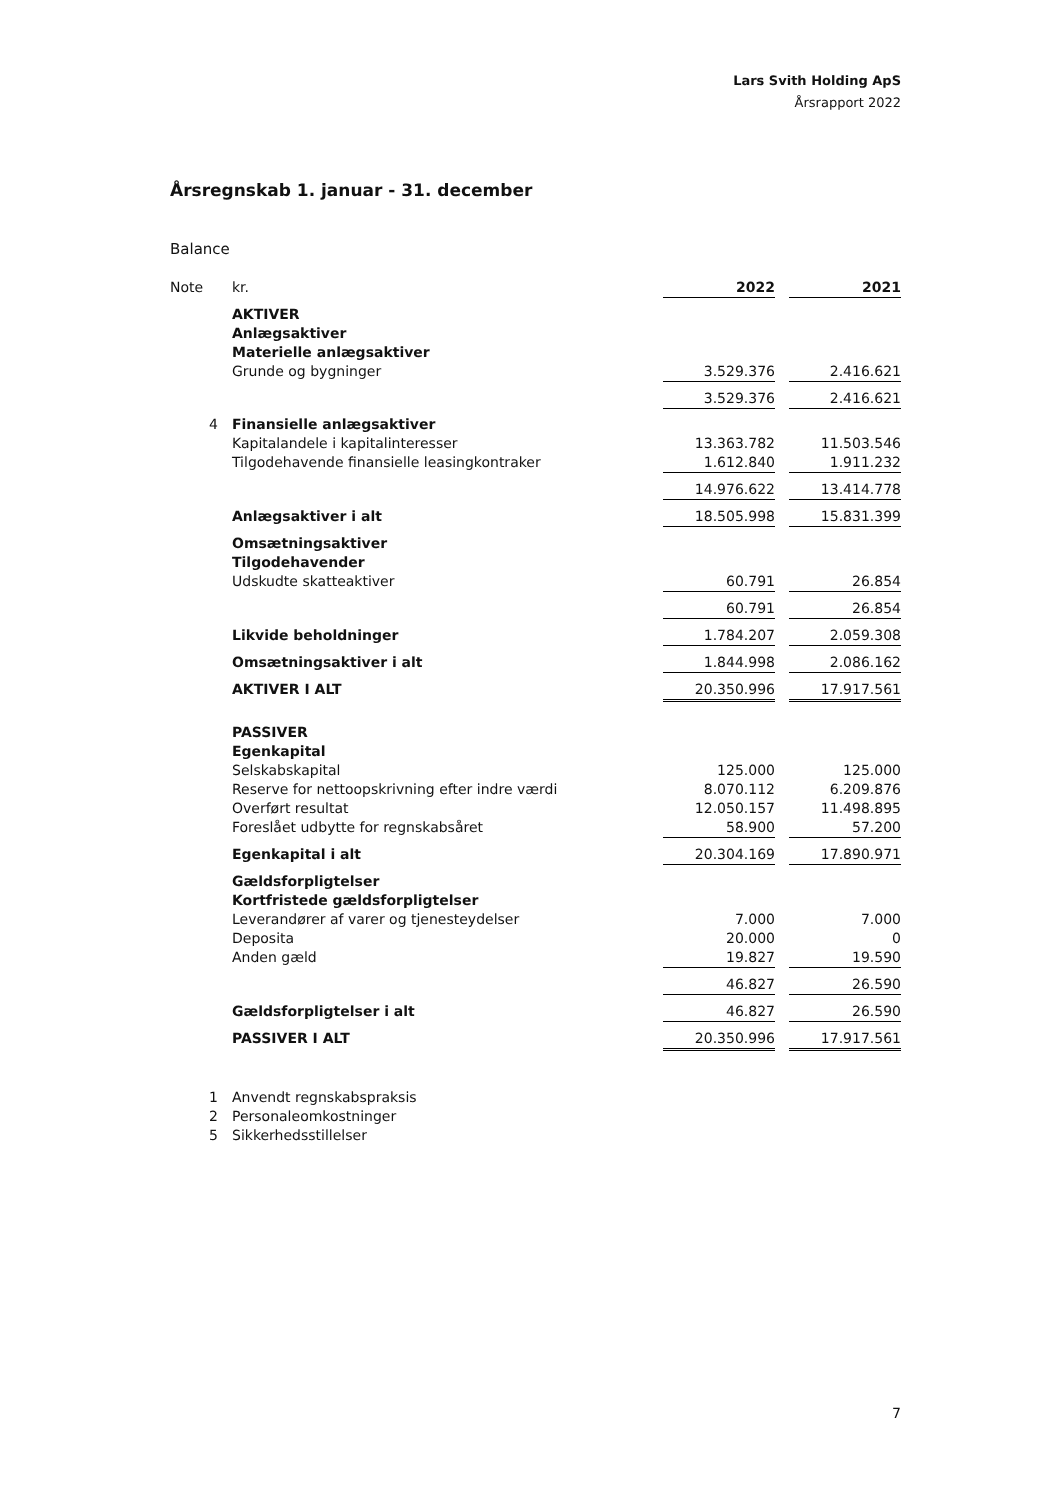Lars Svith Holding ApS
Årsrapport 2022
Årsregnskab 1. januar - 31. december
Balance
| Note | kr. | 2022 | | 2021 |
| | AKTIVER | | | |
| | Anlægsaktiver | | | |
| | Materielle anlægsaktiver | | | |
| | Grunde og bygninger | 3.529.376 | | 2.416.621 |
| | | 3.529.376 | | 2.416.621 |
| 4 | Finansielle anlægsaktiver | | | |
| | Kapitalandele i kapitalinteresser | 13.363.782 | | 11.503.546 |
| | Tilgodehavende finansielle leasingkontraker | 1.612.840 | | 1.911.232 |
| | | 14.976.622 | | 13.414.778 |
| | Anlægsaktiver i alt | 18.505.998 | | 15.831.399 |
| | Omsætningsaktiver | | | |
| | Tilgodehavender | | | |
| | Udskudte skatteaktiver | 60.791 | | 26.854 |
| | | 60.791 | | 26.854 |
| | Likvide beholdninger | 1.784.207 | | 2.059.308 |
| | Omsætningsaktiver i alt | 1.844.998 | | 2.086.162 |
| | AKTIVER I ALT | 20.350.996 | | 17.917.561 |
| | PASSIVER | | | |
| | Egenkapital | | | |
| | Selskabskapital | 125.000 | | 125.000 |
| | Reserve for nettoopskrivning efter indre værdi | 8.070.112 | | 6.209.876 |
| | Overført resultat | 12.050.157 | | 11.498.895 |
| | Foreslået udbytte for regnskabsåret | 58.900 | | 57.200 |
| | Egenkapital i alt | 20.304.169 | | 17.890.971 |
| | Gældsforpligtelser | | | |
| | Kortfristede gældsforpligtelser | | | |
| | Leverandører af varer og tjenesteydelser | 7.000 | | 7.000 |
| | Deposita | 20.000 | | 0 |
| | Anden gæld | 19.827 | | 19.590 |
| | | 46.827 | | 26.590 |
| | Gældsforpligtelser i alt | 46.827 | | 26.590 |
| | PASSIVER I ALT | 20.350.996 | | 17.917.561 |
| 1 | Anvendt regnskabspraksis | | | |
| 2 | Personaleomkostninger | | | |
| 5 | Sikkerhedsstillelser | | | |
7